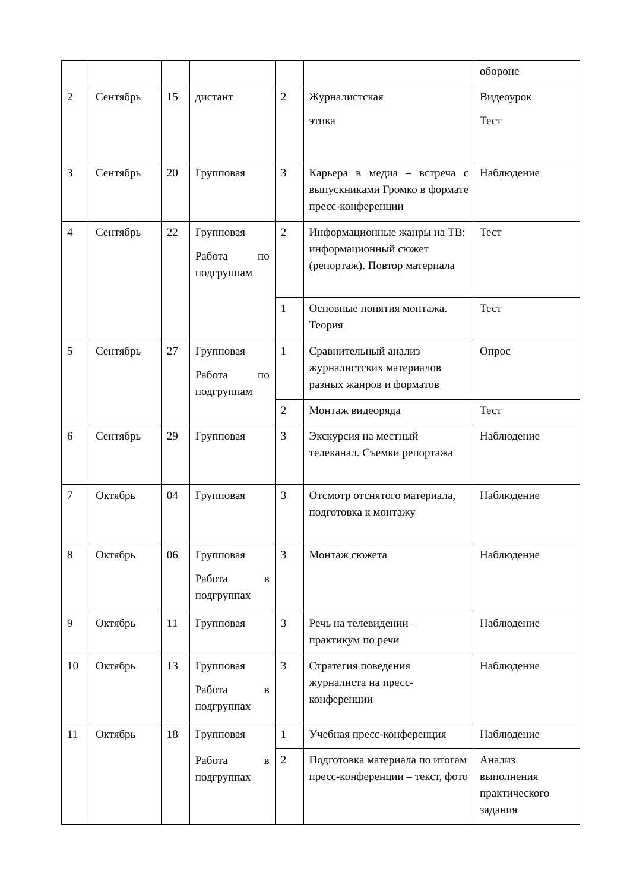| | | | | | | обороне |
| 2 | Сентябрь | 15 | дистант | 2 | Журналистская этика | Видеоурок Тест |
| 3 | Сентябрь | 20 | Групповая | 3 | Карьера в медиа – встреча с выпускниками Громко в формате пресс-конференции | Наблюдение |
| 4 | Сентябрь | 22 | Групповая Работа по подгруппам | 2 | Информационные жанры на ТВ: информационный сюжет (репортаж). Повтор материала | Тест |
| | | | | 1 | Основные понятия монтажа. Теория | Тест |
| 5 | Сентябрь | 27 | Групповая Работа по подгруппам | 1 | Сравнительный анализ журналистских материалов разных жанров и форматов | Опрос |
| | | | | 2 | Монтаж видеоряда | Тест |
| 6 | Сентябрь | 29 | Групповая | 3 | Экскурсия на местный телеканал. Съемки репортажа | Наблюдение |
| 7 | Октябрь | 04 | Групповая | 3 | Отсмотр отснятого материала, подготовка к монтажу | Наблюдение |
| 8 | Октябрь | 06 | Групповая Работа в подгруппах | 3 | Монтаж сюжета | Наблюдение |
| 9 | Октябрь | 11 | Групповая | 3 | Речь на телевидении – практикум по речи | Наблюдение |
| 10 | Октябрь | 13 | Групповая Работа в подгруппах | 3 | Стратегия поведения журналиста на пресс-конференции | Наблюдение |
| 11 | Октябрь | 18 | Групповая Работа в подгруппах | 1 | Учебная пресс-конференция | Наблюдение |
| | | | | 2 | Подготовка материала по итогам пресс-конференции – текст, фото | Анализ выполнения практического задания |